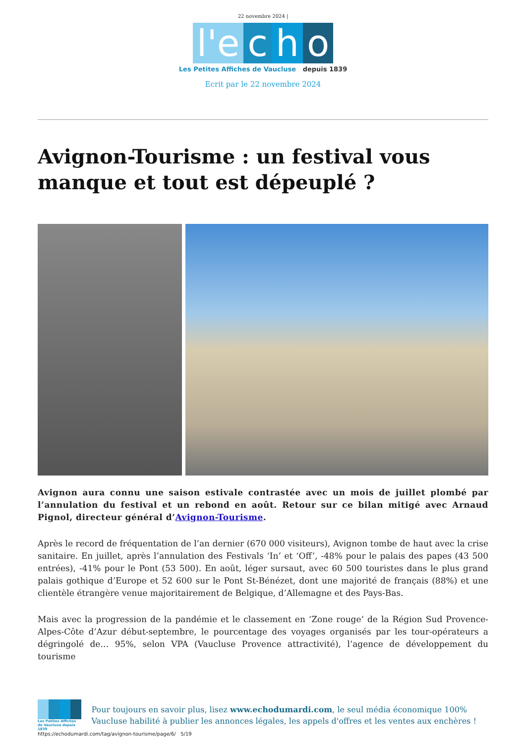22 novembre 2024 |
l'e c h o
Les Petites Affiches de Vaucluse depuis 1839
Ecrit par le 22 novembre 2024
Avignon-Tourisme : un festival vous manque et tout est dépeuplé ?
Avignon aura connu une saison estivale contrastée avec un mois de juillet plombé par l’annulation du festival et un rebond en août. Retour sur ce bilan mitigé avec Arnaud Pignol, directeur général d’Avignon-Tourisme.
Après le record de fréquentation de l’an dernier (670 000 visiteurs), Avignon tombe de haut avec la crise sanitaire. En juillet, après l’annulation des Festivals ‘In’ et ‘Off’, -48% pour le palais des papes (43 500 entrées), -41% pour le Pont (53 500). En août, léger sursaut, avec 60 500 touristes dans le plus grand palais gothique d’Europe et 52 600 sur le Pont St-Bénézet, dont une majorité de français (88%) et une clientèle étrangère venue majoritairement de Belgique, d’Allemagne et des Pays-Bas.
Mais avec la progression de la pandémie et le classement en ‘Zone rouge’ de la Région Sud Provence-Alpes-Côte d’Azur début-septembre, le pourcentage des voyages organisés par les tour-opérateurs a dégringolé de… 95%, selon VPA (Vaucluse Provence attractivité), l’agence de développement du tourisme
Les Petites Affiches de Vaucluse depuis 1839
Pour toujours en savoir plus, lisez www.echodumardi.com, le seul média économique 100% Vaucluse habilité à publier les annonces légales, les appels d'offres et les ventes aux enchères !
https://echodumardi.com/tag/avignon-tourisme/page/6/ 5/19